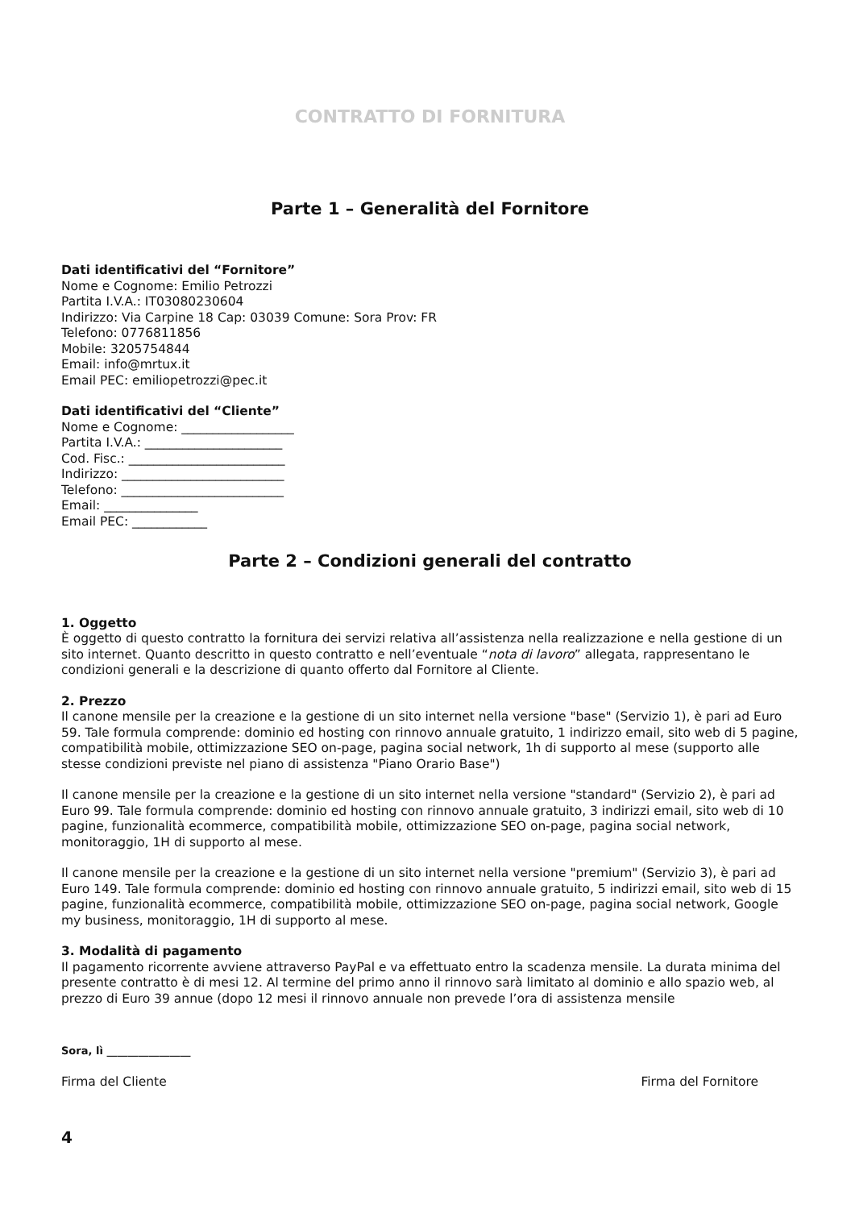CONTRATTO DI FORNITURA
Parte 1 – Generalità del Fornitore
Dati identificativi del “Fornitore”
Nome e Cognome: Emilio Petrozzi
Partita I.V.A.: IT03080230604
Indirizzo: Via Carpine 18 Cap: 03039 Comune: Sora Prov: FR
Telefono: 0776811856
Mobile: 3205754844
Email: info@mrtux.it
Email PEC: emiliopetrozzi@pec.it
Dati identificativi del “Cliente”
Nome e Cognome: __________________
Partita I.V.A.: ______________________
Cod. Fisc.: _________________________
Indirizzo: __________________________
Telefono: __________________________
Email: _______________
Email PEC: ____________
Parte 2 – Condizioni generali del contratto
1. Oggetto
È oggetto di questo contratto la fornitura dei servizi relativa all’assistenza nella realizzazione e nella gestione di un sito internet. Quanto descritto in questo contratto e nell’eventuale “nota di lavoro” allegata, rappresentano le condizioni generali e la descrizione di quanto offerto dal Fornitore al Cliente.
2. Prezzo
Il canone mensile per la creazione e la gestione di un sito internet nella versione "base" (Servizio 1), è pari ad Euro 59. Tale formula comprende: dominio ed hosting con rinnovo annuale gratuito, 1 indirizzo email, sito web di 5 pagine, compatibilità mobile, ottimizzazione SEO on-page, pagina social network, 1h di supporto al mese (supporto alle stesse condizioni previste nel piano di assistenza "Piano Orario Base")
Il canone mensile per la creazione e la gestione di un sito internet nella versione "standard" (Servizio 2), è pari ad Euro 99. Tale formula comprende: dominio ed hosting con rinnovo annuale gratuito, 3 indirizzi email, sito web di 10 pagine, funzionalità ecommerce, compatibilità mobile, ottimizzazione SEO on-page, pagina social network, monitoraggio, 1H di supporto al mese.
Il canone mensile per la creazione e la gestione di un sito internet nella versione "premium" (Servizio 3), è pari ad Euro 149. Tale formula comprende: dominio ed hosting con rinnovo annuale gratuito, 5 indirizzi email, sito web di 15 pagine, funzionalità ecommerce, compatibilità mobile, ottimizzazione SEO on-page, pagina social network, Google my business, monitoraggio, 1H di supporto al mese.
3. Modalità di pagamento
Il pagamento ricorrente avviene attraverso PayPal e va effettuato entro la scadenza mensile. La durata minima del presente contratto è di mesi 12. Al termine del primo anno il rinnovo sarà limitato al dominio e allo spazio web, al prezzo di Euro 39 annue (dopo 12 mesi il rinnovo annuale non prevede l’ora di assistenza mensile
Sora, lì ________________
Firma del Cliente Firma del Fornitore
4